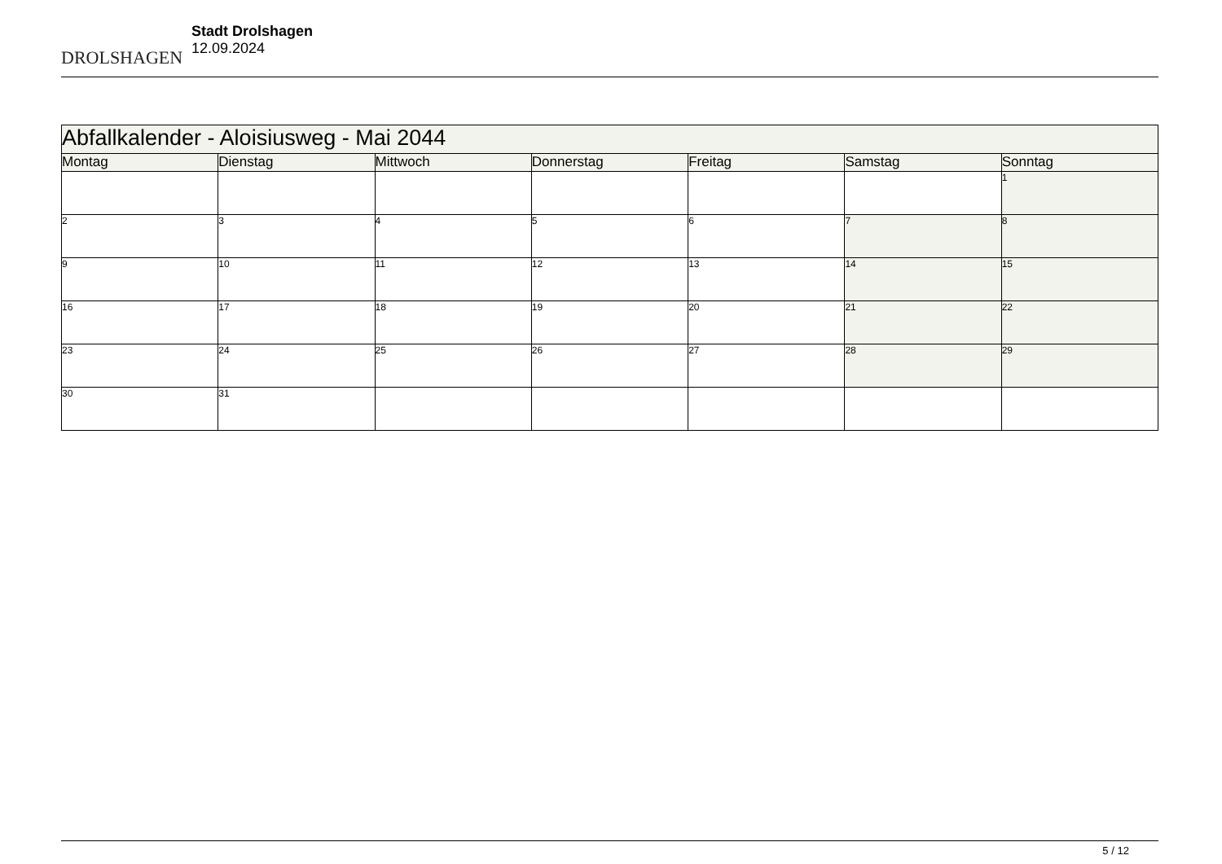DROLSHAGEN
Stadt Drolshagen
12.09.2024
| Abfallkalender - Aloisiusweg - Mai 2044 | | | | | | |
| Montag | Dienstag | Mittwoch | Donnerstag | Freitag | Samstag | Sonntag |
| | | | | | | 1 |
| 2 | 3 | 4 | 5 | 6 | 7 | 8 |
| 9 | 10 | 11 | 12 | 13 | 14 | 15 |
| 16 | 17 | 18 | 19 | 20 | 21 | 22 |
| 23 | 24 | 25 | 26 | 27 | 28 | 29 |
| 30 | 31 | | | | | |
5 / 12